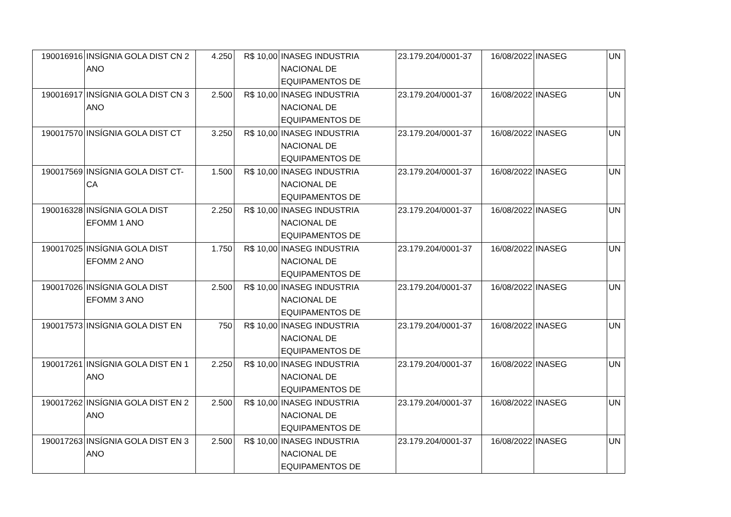| 190016916 | INSÍGNIA GOLA DIST CN 2 ANO | 4.250 | R$ 10,00 | INASEG INDUSTRIA NACIONAL DE EQUIPAMENTOS DE | 23.179.204/0001-37 | 16/08/2022 | INASEG | UN |
| 190016917 | INSÍGNIA GOLA DIST CN 3 ANO | 2.500 | R$ 10,00 | INASEG INDUSTRIA NACIONAL DE EQUIPAMENTOS DE | 23.179.204/0001-37 | 16/08/2022 | INASEG | UN |
| 190017570 | INSÍGNIA GOLA DIST CT | 3.250 | R$ 10,00 | INASEG INDUSTRIA NACIONAL DE EQUIPAMENTOS DE | 23.179.204/0001-37 | 16/08/2022 | INASEG | UN |
| 190017569 | INSÍGNIA GOLA DIST CT-CA | 1.500 | R$ 10,00 | INASEG INDUSTRIA NACIONAL DE EQUIPAMENTOS DE | 23.179.204/0001-37 | 16/08/2022 | INASEG | UN |
| 190016328 | INSÍGNIA GOLA DIST EFOMM 1 ANO | 2.250 | R$ 10,00 | INASEG INDUSTRIA NACIONAL DE EQUIPAMENTOS DE | 23.179.204/0001-37 | 16/08/2022 | INASEG | UN |
| 190017025 | INSÍGNIA GOLA DIST EFOMM 2 ANO | 1.750 | R$ 10,00 | INASEG INDUSTRIA NACIONAL DE EQUIPAMENTOS DE | 23.179.204/0001-37 | 16/08/2022 | INASEG | UN |
| 190017026 | INSÍGNIA GOLA DIST EFOMM 3 ANO | 2.500 | R$ 10,00 | INASEG INDUSTRIA NACIONAL DE EQUIPAMENTOS DE | 23.179.204/0001-37 | 16/08/2022 | INASEG | UN |
| 190017573 | INSÍGNIA GOLA DIST EN | 750 | R$ 10,00 | INASEG INDUSTRIA NACIONAL DE EQUIPAMENTOS DE | 23.179.204/0001-37 | 16/08/2022 | INASEG | UN |
| 190017261 | INSÍGNIA GOLA DIST EN 1 ANO | 2.250 | R$ 10,00 | INASEG INDUSTRIA NACIONAL DE EQUIPAMENTOS DE | 23.179.204/0001-37 | 16/08/2022 | INASEG | UN |
| 190017262 | INSÍGNIA GOLA DIST EN 2 ANO | 2.500 | R$ 10,00 | INASEG INDUSTRIA NACIONAL DE EQUIPAMENTOS DE | 23.179.204/0001-37 | 16/08/2022 | INASEG | UN |
| 190017263 | INSÍGNIA GOLA DIST EN 3 ANO | 2.500 | R$ 10,00 | INASEG INDUSTRIA NACIONAL DE EQUIPAMENTOS DE | 23.179.204/0001-37 | 16/08/2022 | INASEG | UN |